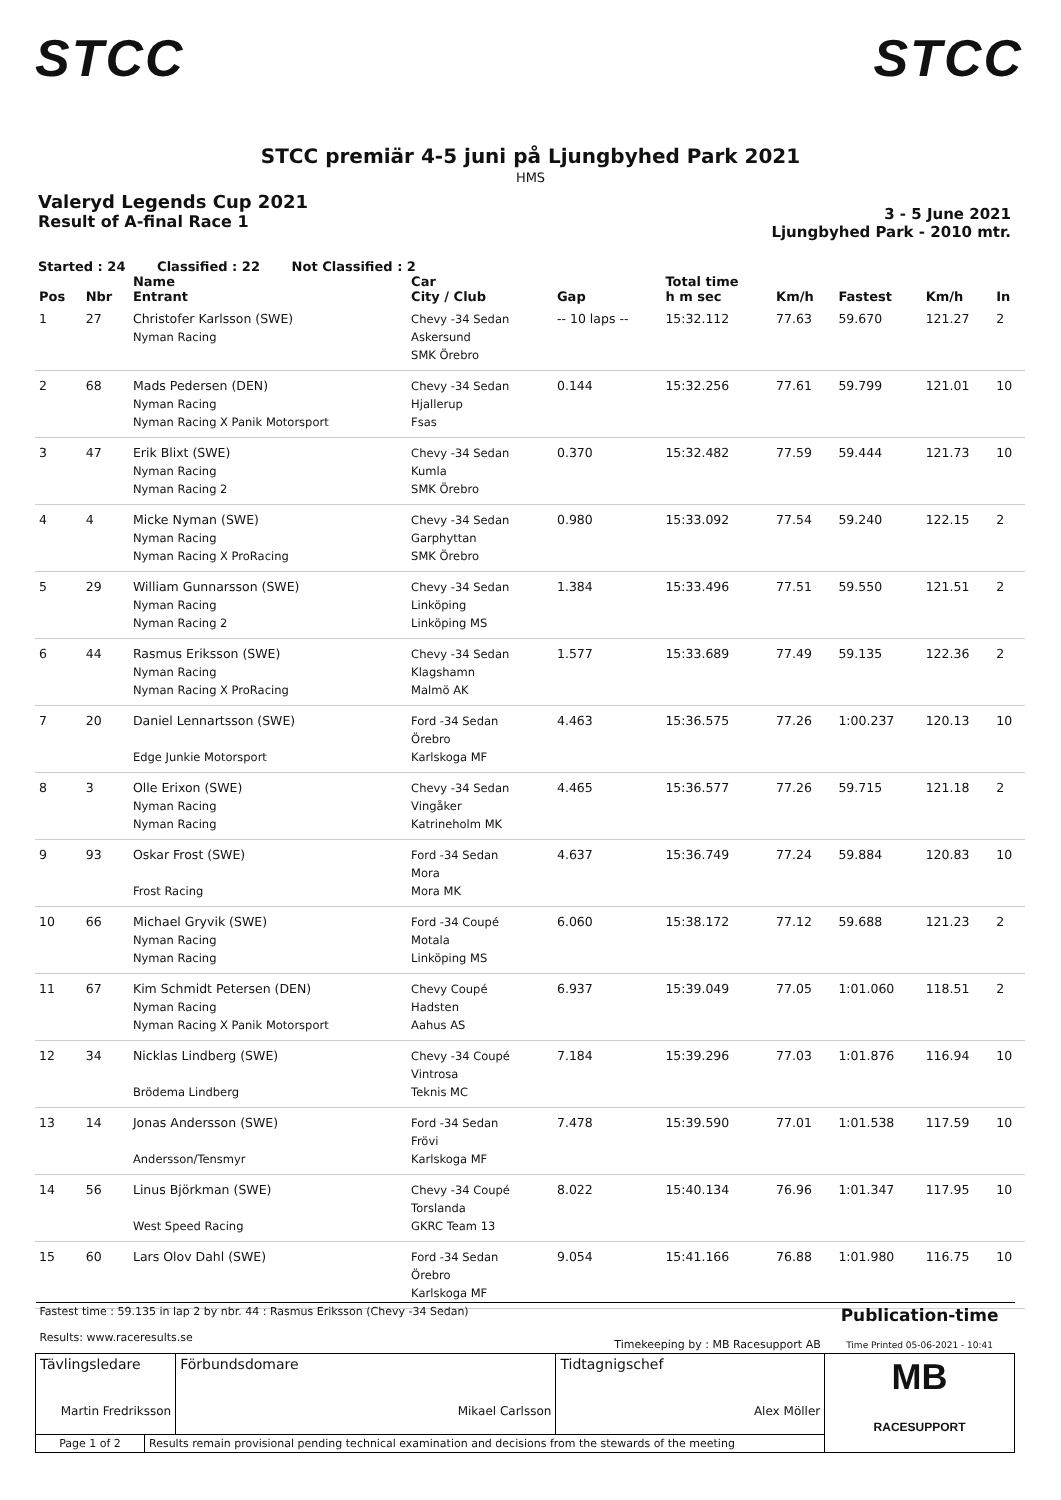STCC STCC
STCC premiär 4-5 juni på Ljungbyhed Park 2021
HMS
Valeryd Legends Cup 2021
Result of A-final Race 1
3 - 5 June 2021
Ljungbyhed Park - 2010 mtr.
Started : 24 Classified : 22 Not Classified : 2
| Pos | Nbr | Name Entrant | Car City / Club | Gap | Total time h m sec | Km/h | Fastest | Km/h | In |
| --- | --- | --- | --- | --- | --- | --- | --- | --- | --- |
| 1 | 27 | Christofer Karlsson (SWE) Nyman Racing | Chevy -34 Sedan Askersund SMK Örebro | -- 10 laps -- | 15:32.112 | 77.63 | 59.670 | 121.27 | 2 |
| 2 | 68 | Mads Pedersen (DEN) Nyman Racing Nyman Racing X Panik Motorsport | Chevy -34 Sedan Hjallerup Fsas | 0.144 | 15:32.256 | 77.61 | 59.799 | 121.01 | 10 |
| 3 | 47 | Erik Blixt (SWE) Nyman Racing Nyman Racing 2 | Chevy -34 Sedan Kumla SMK Örebro | 0.370 | 15:32.482 | 77.59 | 59.444 | 121.73 | 10 |
| 4 | 4 | Micke Nyman (SWE) Nyman Racing Nyman Racing X ProRacing | Chevy -34 Sedan Garphyttan SMK Örebro | 0.980 | 15:33.092 | 77.54 | 59.240 | 122.15 | 2 |
| 5 | 29 | William Gunnarsson (SWE) Nyman Racing Nyman Racing 2 | Chevy -34 Sedan Linköping Linköping MS | 1.384 | 15:33.496 | 77.51 | 59.550 | 121.51 | 2 |
| 6 | 44 | Rasmus Eriksson (SWE) Nyman Racing Nyman Racing X ProRacing | Chevy -34 Sedan Klagshamn Malmö AK | 1.577 | 15:33.689 | 77.49 | 59.135 | 122.36 | 2 |
| 7 | 20 | Daniel Lennartsson (SWE) Edge Junkie Motorsport | Ford -34 Sedan Örebro Karlskoga MF | 4.463 | 15:36.575 | 77.26 | 1:00.237 | 120.13 | 10 |
| 8 | 3 | Olle Erixon (SWE) Nyman Racing Nyman Racing | Chevy -34 Sedan Vingåker Katrineholm MK | 4.465 | 15:36.577 | 77.26 | 59.715 | 121.18 | 2 |
| 9 | 93 | Oskar Frost (SWE) Frost Racing | Ford -34 Sedan Mora Mora MK | 4.637 | 15:36.749 | 77.24 | 59.884 | 120.83 | 10 |
| 10 | 66 | Michael Gryvik (SWE) Nyman Racing Nyman Racing | Ford -34 Coupé Motala Linköping MS | 6.060 | 15:38.172 | 77.12 | 59.688 | 121.23 | 2 |
| 11 | 67 | Kim Schmidt Petersen (DEN) Nyman Racing Nyman Racing X Panik Motorsport | Chevy Coupé Hadsten Aahus AS | 6.937 | 15:39.049 | 77.05 | 1:01.060 | 118.51 | 2 |
| 12 | 34 | Nicklas Lindberg (SWE) Brödema Lindberg | Chevy -34 Coupé Vintrosa Teknis MC | 7.184 | 15:39.296 | 77.03 | 1:01.876 | 116.94 | 10 |
| 13 | 14 | Jonas Andersson (SWE) Andersson/Tensmyr | Ford -34 Sedan Frövi Karlskoga MF | 7.478 | 15:39.590 | 77.01 | 1:01.538 | 117.59 | 10 |
| 14 | 56 | Linus Björkman (SWE) West Speed Racing | Chevy -34 Coupé Torslanda GKRC Team 13 | 8.022 | 15:40.134 | 76.96 | 1:01.347 | 117.95 | 10 |
| 15 | 60 | Lars Olov Dahl (SWE) | Ford -34 Sedan Örebro Karlskoga MF | 9.054 | 15:41.166 | 76.88 | 1:01.980 | 116.75 | 10 |
| Fastest time : 59.135 in lap 2 by nbr. 44 : Rasmus Eriksson (Chevy -34 Sedan) Results: www.raceresults.se | | | Timekeeping by : MB Racesupport AB | Publication-time Time Printed 05-06-2021 - 10:41 |
| Tävlingsledare Martin Fredriksson | | Förbundsdomare Mikael Carlsson | Tidtagnigschef Alex Möller | MB RACESUPPORT |
| Page 1 of 2 | Results remain provisional pending technical examination and decisions from the stewards of the meeting | | | |